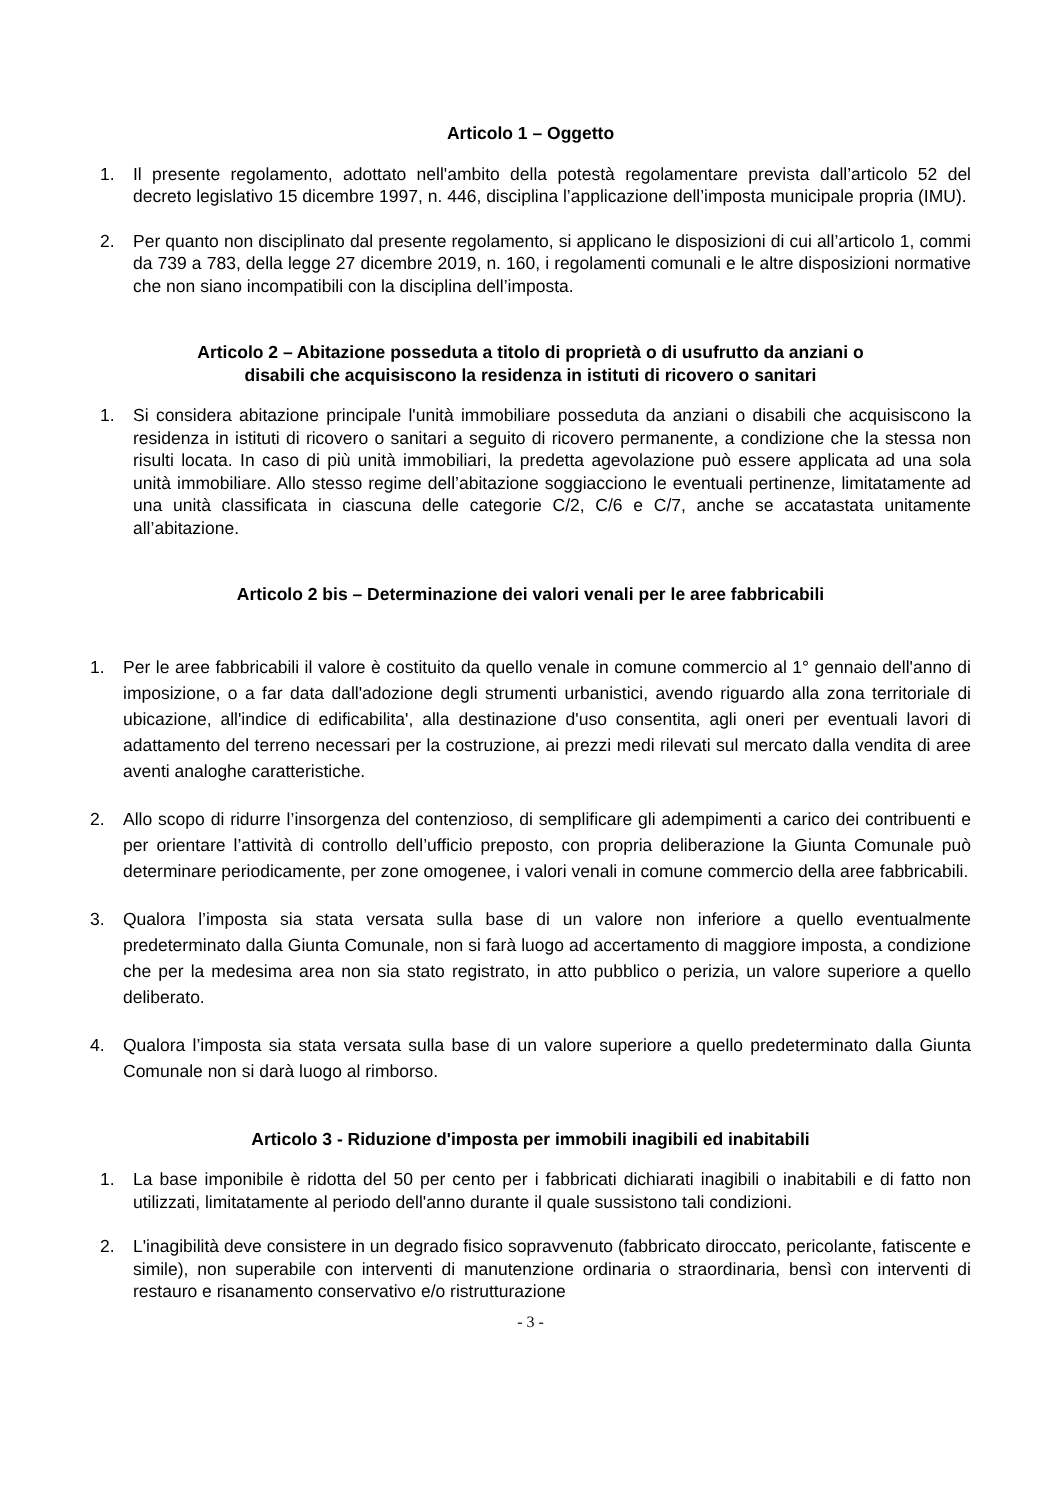Articolo 1 – Oggetto
1. Il presente regolamento, adottato nell'ambito della potestà regolamentare prevista dall’articolo 52 del decreto legislativo 15 dicembre 1997, n. 446, disciplina l’applicazione dell’imposta municipale propria (IMU).
2. Per quanto non disciplinato dal presente regolamento, si applicano le disposizioni di cui all’articolo 1, commi da 739 a 783, della legge 27 dicembre 2019, n. 160, i regolamenti comunali e le altre disposizioni normative che non siano incompatibili con la disciplina dell’imposta.
Articolo 2 – Abitazione posseduta a titolo di proprietà o di usufrutto da anziani o
disabili che acquisiscono la residenza in istituti di ricovero o sanitari
1. Si considera abitazione principale l'unità immobiliare posseduta da anziani o disabili che acquisiscono la residenza in istituti di ricovero o sanitari a seguito di ricovero permanente, a condizione che la stessa non risulti locata. In caso di più unità immobiliari, la predetta agevolazione può essere applicata ad una sola unità immobiliare. Allo stesso regime dell’abitazione soggiacciono le eventuali pertinenze, limitatamente ad una unità classificata in ciascuna delle categorie C/2, C/6 e C/7, anche se accatastata unitamente all’abitazione.
Articolo 2 bis – Determinazione dei valori venali per le aree fabbricabili
1. Per le aree fabbricabili il valore è costituito da quello venale in comune commercio al 1° gennaio dell'anno di imposizione, o a far data dall'adozione degli strumenti urbanistici, avendo riguardo alla zona territoriale di ubicazione, all'indice di edificabilita', alla destinazione d'uso consentita, agli oneri per eventuali lavori di adattamento del terreno necessari per la costruzione, ai prezzi medi rilevati sul mercato dalla vendita di aree aventi analoghe caratteristiche.
2. Allo scopo di ridurre l’insorgenza del contenzioso, di semplificare gli adempimenti a carico dei contribuenti e per orientare l’attività di controllo dell’ufficio preposto, con propria deliberazione la Giunta Comunale può determinare periodicamente, per zone omogenee, i valori venali in comune commercio della aree fabbricabili.
3. Qualora l’imposta sia stata versata sulla base di un valore non inferiore a quello eventualmente predeterminato dalla Giunta Comunale, non si farà luogo ad accertamento di maggiore imposta, a condizione che per la medesima area non sia stato registrato, in atto pubblico o perizia, un valore superiore a quello deliberato.
4. Qualora l’imposta sia stata versata sulla base di un valore superiore a quello predeterminato dalla Giunta Comunale non si darà luogo al rimborso.
Articolo 3 - Riduzione d'imposta per immobili inagibili ed inabitabili
1. La base imponibile è ridotta del 50 per cento per i fabbricati dichiarati inagibili o inabitabili e di fatto non utilizzati, limitatamente al periodo dell'anno durante il quale sussistono tali condizioni.
2. L'inagibilità deve consistere in un degrado fisico sopravvenuto (fabbricato diroccato, pericolante, fatiscente e simile), non superabile con interventi di manutenzione ordinaria o straordinaria, bensì con interventi di restauro e risanamento conservativo e/o ristrutturazione
- 3 -